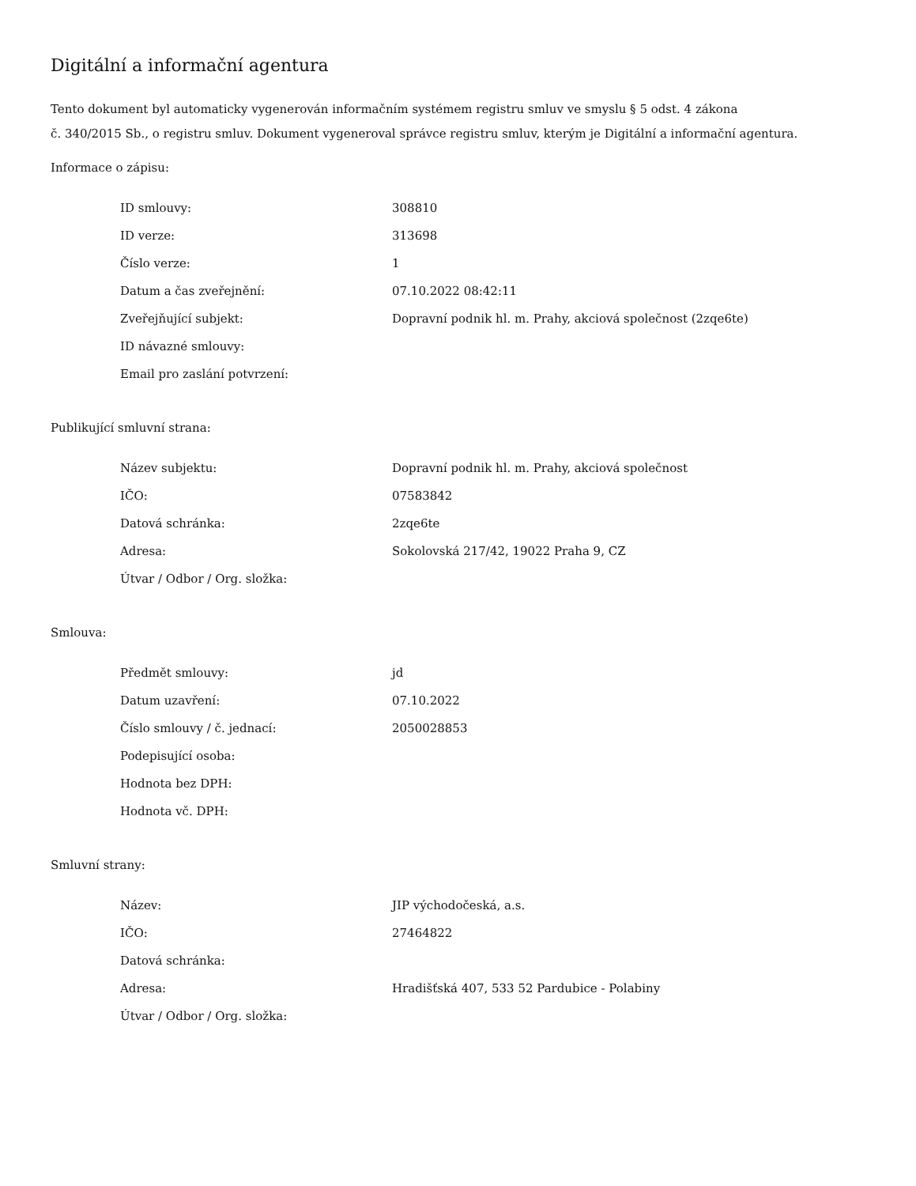Digitální a informační agentura
Tento dokument byl automaticky vygenerován informačním systémem registru smluv ve smyslu § 5 odst. 4 zákona
č. 340/2015 Sb., o registru smluv. Dokument vygeneroval správce registru smluv, kterým je Digitální a informační agentura.
Informace o zápisu:
| ID smlouvy: | 308810 |
| ID verze: | 313698 |
| Číslo verze: | 1 |
| Datum a čas zveřejnění: | 07.10.2022 08:42:11 |
| Zveřejňující subjekt: | Dopravní podnik hl. m. Prahy, akciová společnost (2zqe6te) |
| ID návazné smlouvy: | |
| Email pro zaslání potvrzení: | |
Publikující smluvní strana:
| Název subjektu: | Dopravní podnik hl. m. Prahy, akciová společnost |
| IČO: | 07583842 |
| Datová schránka: | 2zqe6te |
| Adresa: | Sokolovská 217/42, 19022 Praha 9, CZ |
| Útvar / Odbor / Org. složka: | |
Smlouva:
| Předmět smlouvy: | jd |
| Datum uzavření: | 07.10.2022 |
| Číslo smlouvy / č. jednací: | 2050028853 |
| Podepisující osoba: | |
| Hodnota bez DPH: | |
| Hodnota vč. DPH: | |
Smluvní strany:
| Název: | JIP východočeská, a.s. |
| IČO: | 27464822 |
| Datová schránka: | |
| Adresa: | Hradišťská 407, 533 52 Pardubice - Polabiny |
| Útvar / Odbor / Org. složka: | |